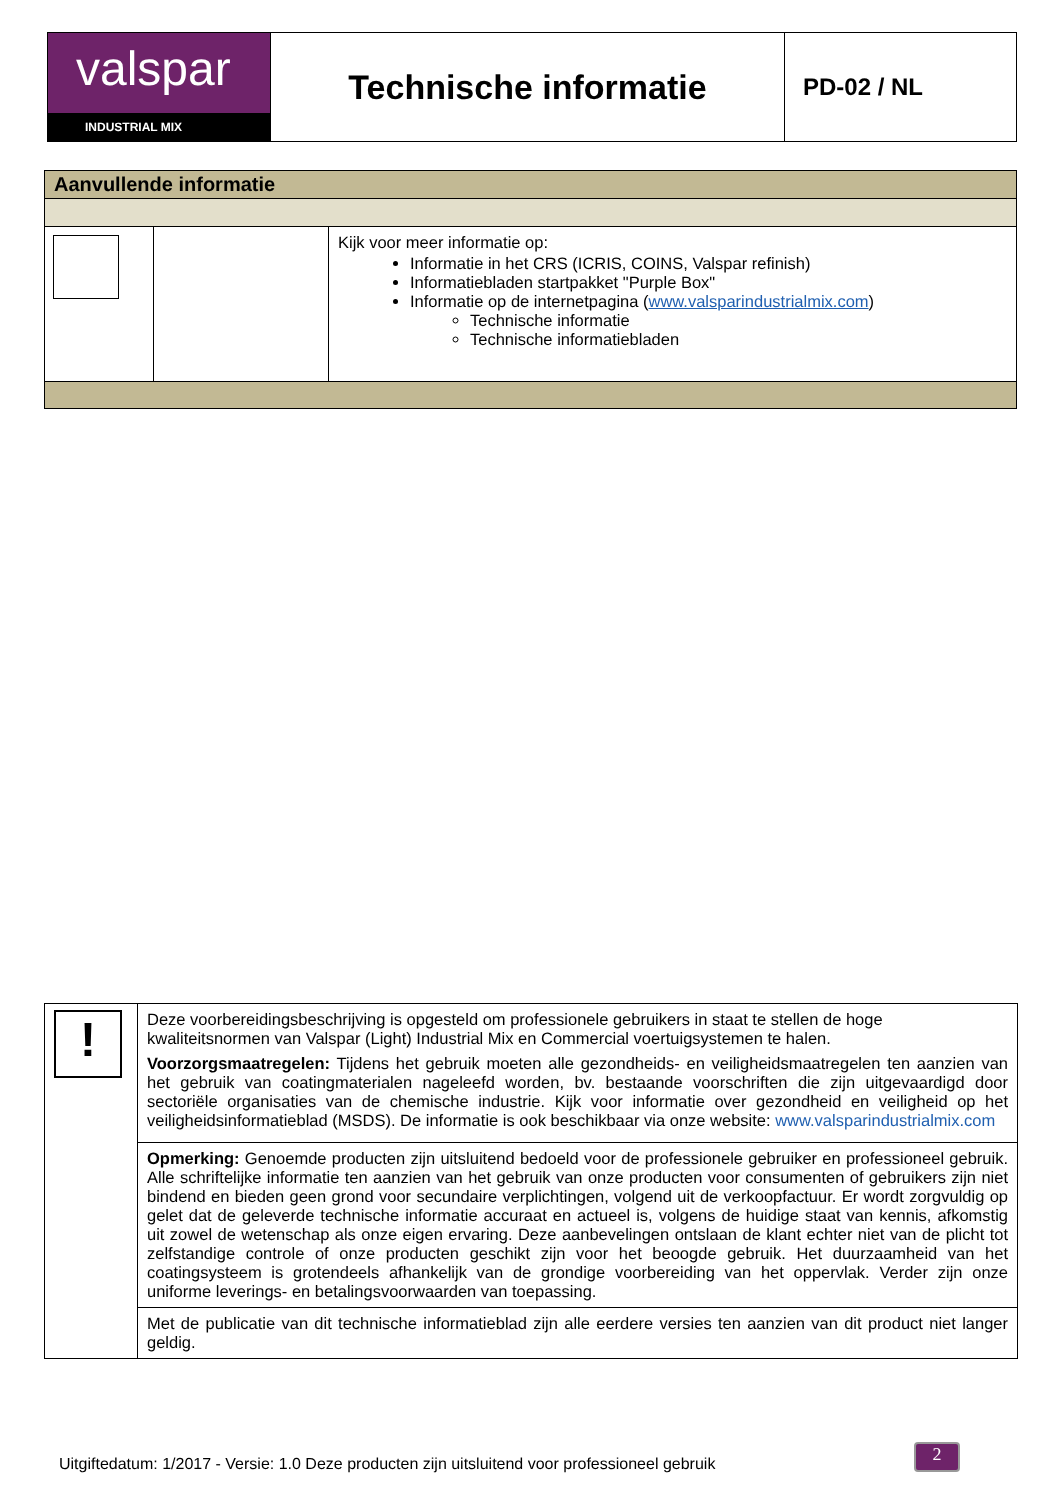| valspar INDUSTRIAL MIX | Technische informatie | PD-02 / NL |
| Aanvullende informatie | | |
| | | Kijk voor meer informatie op: Informatie in het CRS (ICRIS, COINS, Valspar refinish) Informatiebladen startpakket "Purple Box" Informatie op de internetpagina ( www.valsparindustrialmix.com ) Technische informatie Technische informatiebladen |
| ! | Deze voorbereidingsbeschrijving is opgesteld om professionele gebruikers in staat te stellen de hoge kwaliteitsnormen van Valspar (Light) Industrial Mix en Commercial voertuigsystemen te halen. Voorzorgsmaatregelen: Tijdens het gebruik moeten alle gezondheids- en veiligheidsmaatregelen ten aanzien van het gebruik van coatingmaterialen nageleefd worden, bv. bestaande voorschriften die zijn uitgevaardigd door sectoriële organisaties van de chemische industrie. Kijk voor informatie over gezondheid en veiligheid op het veiligheidsinformatieblad (MSDS). De informatie is ook beschikbaar via onze website: www.valsparindustrialmix.com |
| | Opmerking: Genoemde producten zijn uitsluitend bedoeld voor de professionele gebruiker en professioneel gebruik. Alle schriftelijke informatie ten aanzien van het gebruik van onze producten voor consumenten of gebruikers zijn niet bindend en bieden geen grond voor secundaire verplichtingen, volgend uit de verkoopfactuur. Er wordt zorgvuldig op gelet dat de geleverde technische informatie accuraat en actueel is, volgens de huidige staat van kennis, afkomstig uit zowel de wetenschap als onze eigen ervaring. Deze aanbevelingen ontslaan de klant echter niet van de plicht tot zelfstandige controle of onze producten geschikt zijn voor het beoogde gebruik. Het duurzaamheid van het coatingsysteem is grotendeels afhankelijk van de grondige voorbereiding van het oppervlak. Verder zijn onze uniforme leverings- en betalingsvoorwaarden van toepassing. |
| | Met de publicatie van dit technische informatieblad zijn alle eerdere versies ten aanzien van dit product niet langer geldig. |
Uitgiftedatum: 1/2017 - Versie: 1.0 Deze producten zijn uitsluitend voor professioneel gebruik
2